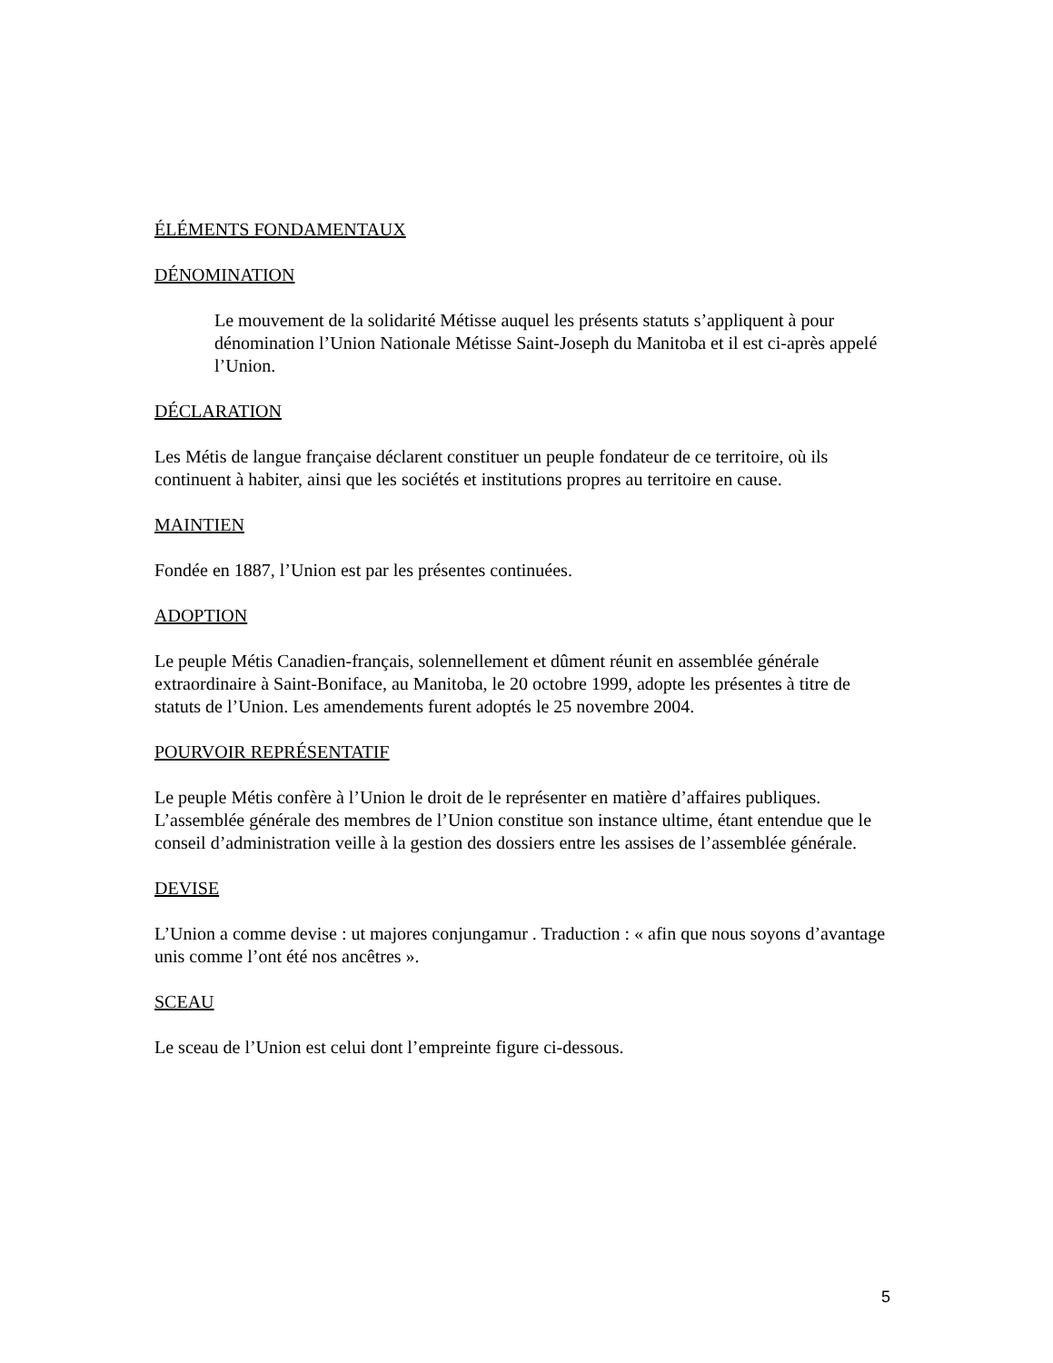ÉLÉMENTS FONDAMENTAUX
DÉNOMINATION
Le mouvement de la solidarité Métisse auquel les présents statuts s’appliquent à pour dénomination l’Union Nationale Métisse Saint-Joseph du Manitoba et il est ci-après appelé l’Union.
DÉCLARATION
Les Métis de langue française déclarent constituer un peuple fondateur de ce territoire, où ils continuent à habiter, ainsi que les sociétés et institutions propres au territoire en cause.
MAINTIEN
Fondée en 1887, l’Union est par les présentes continuées.
ADOPTION
Le peuple Métis Canadien-français, solennellement et dûment réunit en assemblée générale extraordinaire à Saint-Boniface, au Manitoba, le 20 octobre 1999, adopte les présentes à titre de statuts de l’Union. Les amendements furent adoptés le 25 novembre 2004.
POURVOIR REPRÉSENTATIF
Le peuple Métis confère à l’Union le droit de le représenter en matière d’affaires publiques. L’assemblée générale des membres de l’Union constitue son instance ultime, étant entendue que le conseil d’administration veille à la gestion des dossiers entre les assises de l’assemblée générale.
DEVISE
L’Union a comme devise : ut majores conjungamur . Traduction : « afin que nous soyons d’avantage unis comme l’ont été nos ancêtres ».
SCEAU
Le sceau de l’Union est celui dont l’empreinte figure ci-dessous.
5